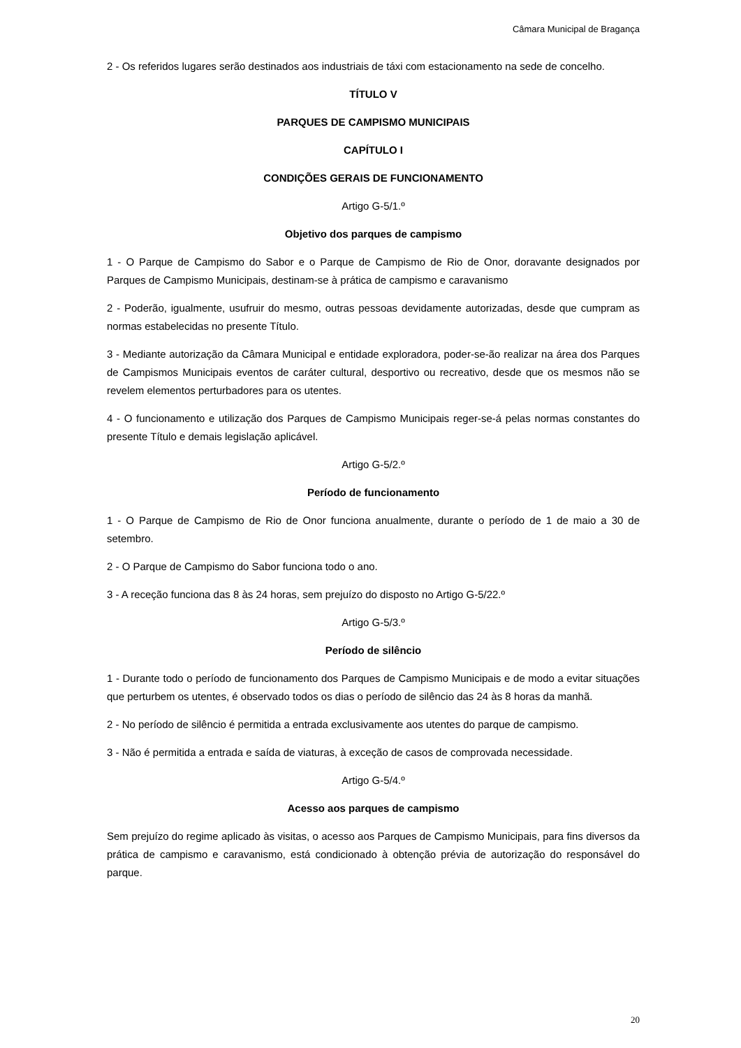Câmara Municipal de Bragança
2 - Os referidos lugares serão destinados aos industriais de táxi com estacionamento na sede de concelho.
TÍTULO V
PARQUES DE CAMPISMO MUNICIPAIS
CAPÍTULO I
CONDIÇÕES GERAIS DE FUNCIONAMENTO
Artigo G-5/1.º
Objetivo dos parques de campismo
1 - O Parque de Campismo do Sabor e o Parque de Campismo de Rio de Onor, doravante designados por Parques de Campismo Municipais, destinam-se à prática de campismo e caravanismo
2 - Poderão, igualmente, usufruir do mesmo, outras pessoas devidamente autorizadas, desde que cumpram as normas estabelecidas no presente Título.
3 - Mediante autorização da Câmara Municipal e entidade exploradora, poder-se-ão realizar na área dos Parques de Campismos Municipais eventos de caráter cultural, desportivo ou recreativo, desde que os mesmos não se revelem elementos perturbadores para os utentes.
4 - O funcionamento e utilização dos Parques de Campismo Municipais reger-se-á pelas normas constantes do presente Título e demais legislação aplicável.
Artigo G-5/2.º
Período de funcionamento
1 - O Parque de Campismo de Rio de Onor funciona anualmente, durante o período de 1 de maio a 30 de setembro.
2 - O Parque de Campismo do Sabor funciona todo o ano.
3 - A receção funciona das 8 às 24 horas, sem prejuízo do disposto no Artigo G-5/22.º
Artigo G-5/3.º
Período de silêncio
1 - Durante todo o período de funcionamento dos Parques de Campismo Municipais e de modo a evitar situações que perturbem os utentes, é observado todos os dias o período de silêncio das 24 às 8 horas da manhã.
2 - No período de silêncio é permitida a entrada exclusivamente aos utentes do parque de campismo.
3 - Não é permitida a entrada e saída de viaturas, à exceção de casos de comprovada necessidade.
Artigo G-5/4.º
Acesso aos parques de campismo
Sem prejuízo do regime aplicado às visitas, o acesso aos Parques de Campismo Municipais, para fins diversos da prática de campismo e caravanismo, está condicionado à obtenção prévia de autorização do responsável do parque.
20